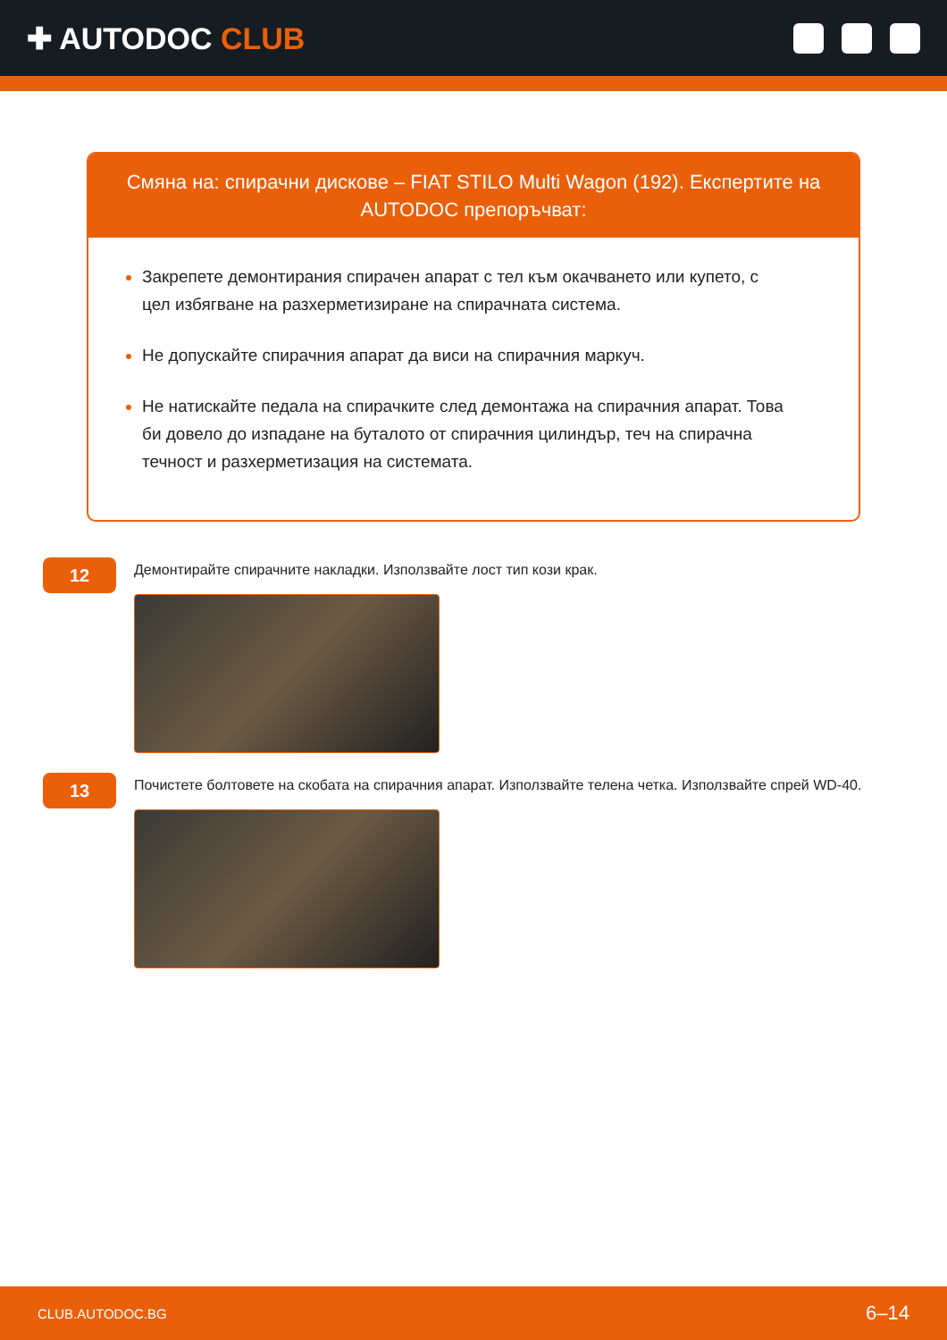✚ AUTODOC CLUB
Смяна на: спирачни дискове – FIAT STILO Multi Wagon (192). Експертите на AUTODOC препоръчват:
Закрепете демонтирания спирачен апарат с тел към окачването или купето, с цел избягване на разхерметизиране на спирачната система.
Не допускайте спирачния апарат да виси на спирачния маркуч.
Не натискайте педала на спирачките след демонтажа на спирачния апарат. Това би довело до изпадане на буталото от спирачния цилиндър, теч на спирачна течност и разхерметизация на системата.
12
Демонтирайте спирачните накладки. Използвайте лост тип кози крак.
13
Почистете болтовете на скобата на спирачния апарат. Използвайте телена четка. Използвайте спрей WD-40.
CLUB.AUTODOC.BG 6–14